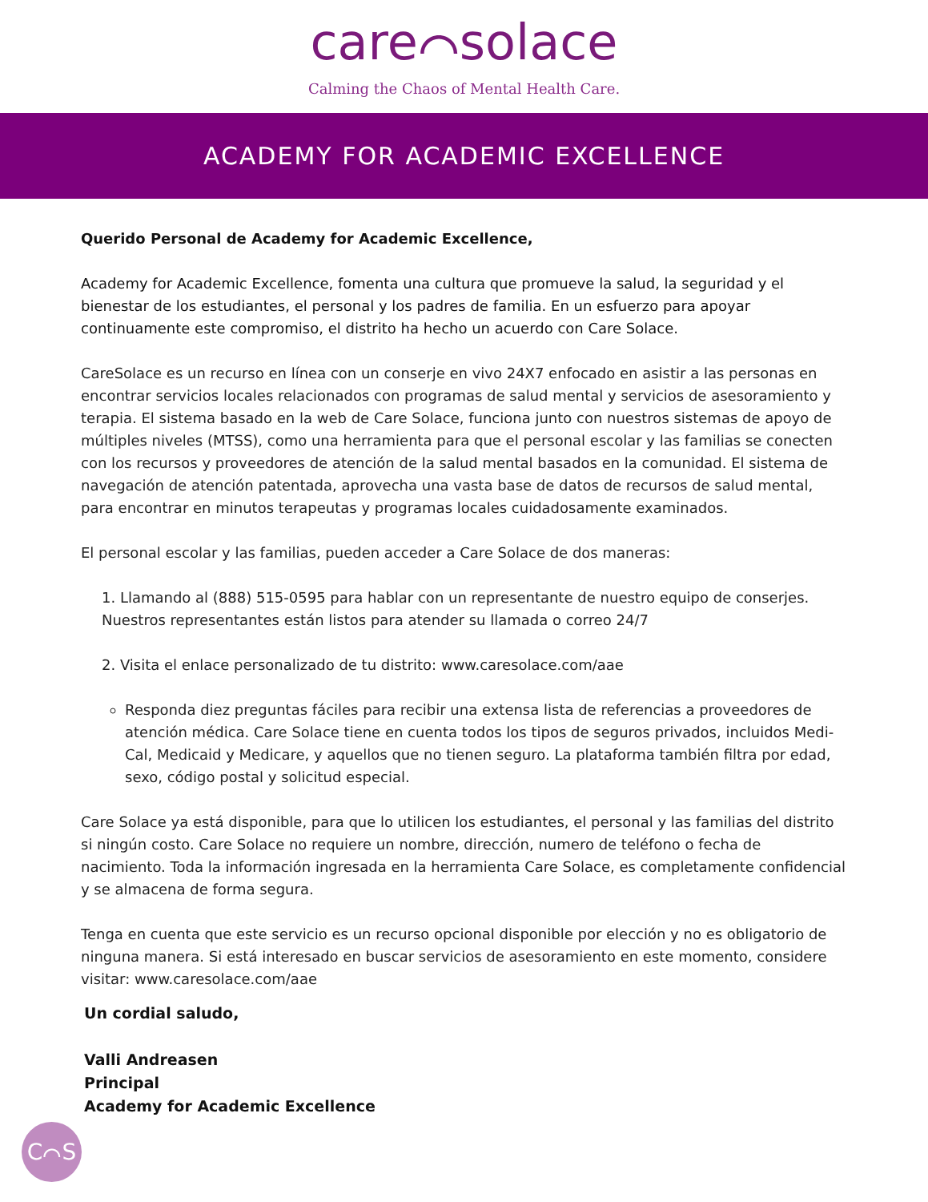care⌒solace
Calming the Chaos of Mental Health Care.
ACADEMY FOR ACADEMIC EXCELLENCE
Querido Personal de Academy for Academic Excellence,
Academy for Academic Excellence, fomenta una cultura que promueve la salud, la seguridad y el bienestar de los estudiantes, el personal y los padres de familia. En un esfuerzo para apoyar continuamente este compromiso, el distrito ha hecho un acuerdo con Care Solace.
CareSolace es un recurso en línea con un conserje en vivo 24X7 enfocado en asistir a las personas en encontrar servicios locales relacionados con programas de salud mental y servicios de asesoramiento y terapia. El sistema basado en la web de Care Solace, funciona junto con nuestros sistemas de apoyo de múltiples niveles (MTSS), como una herramienta para que el personal escolar y las familias se conecten con los recursos y proveedores de atención de la salud mental basados en la comunidad. El sistema de navegación de atención patentada, aprovecha una vasta base de datos de recursos de salud mental, para encontrar en minutos terapeutas y programas locales cuidadosamente examinados.
El personal escolar y las familias, pueden acceder a Care Solace de dos maneras:
1. Llamando al (888) 515-0595 para hablar con un representante de nuestro equipo de conserjes. Nuestros representantes están listos para atender su llamada o correo 24/7
2. Visita el enlace personalizado de tu distrito: www.caresolace.com/aae
Responda diez preguntas fáciles para recibir una extensa lista de referencias a proveedores de atención médica. Care Solace tiene en cuenta todos los tipos de seguros privados, incluidos Medi-Cal, Medicaid y Medicare, y aquellos que no tienen seguro. La plataforma también filtra por edad, sexo, código postal y solicitud especial.
Care Solace ya está disponible, para que lo utilicen los estudiantes, el personal y las familias del distrito si ningún costo. Care Solace no requiere un nombre, dirección, numero de teléfono o fecha de nacimiento. Toda la información ingresada en la herramienta Care Solace, es completamente confidencial y se almacena de forma segura.
Tenga en cuenta que este servicio es un recurso opcional disponible por elección y no es obligatorio de ninguna manera. Si está interesado en buscar servicios de asesoramiento en este momento, considere visitar: www.caresolace.com/aae
Un cordial saludo,
Valli Andreasen
Principal
Academy for Academic Excellence
C⌒S